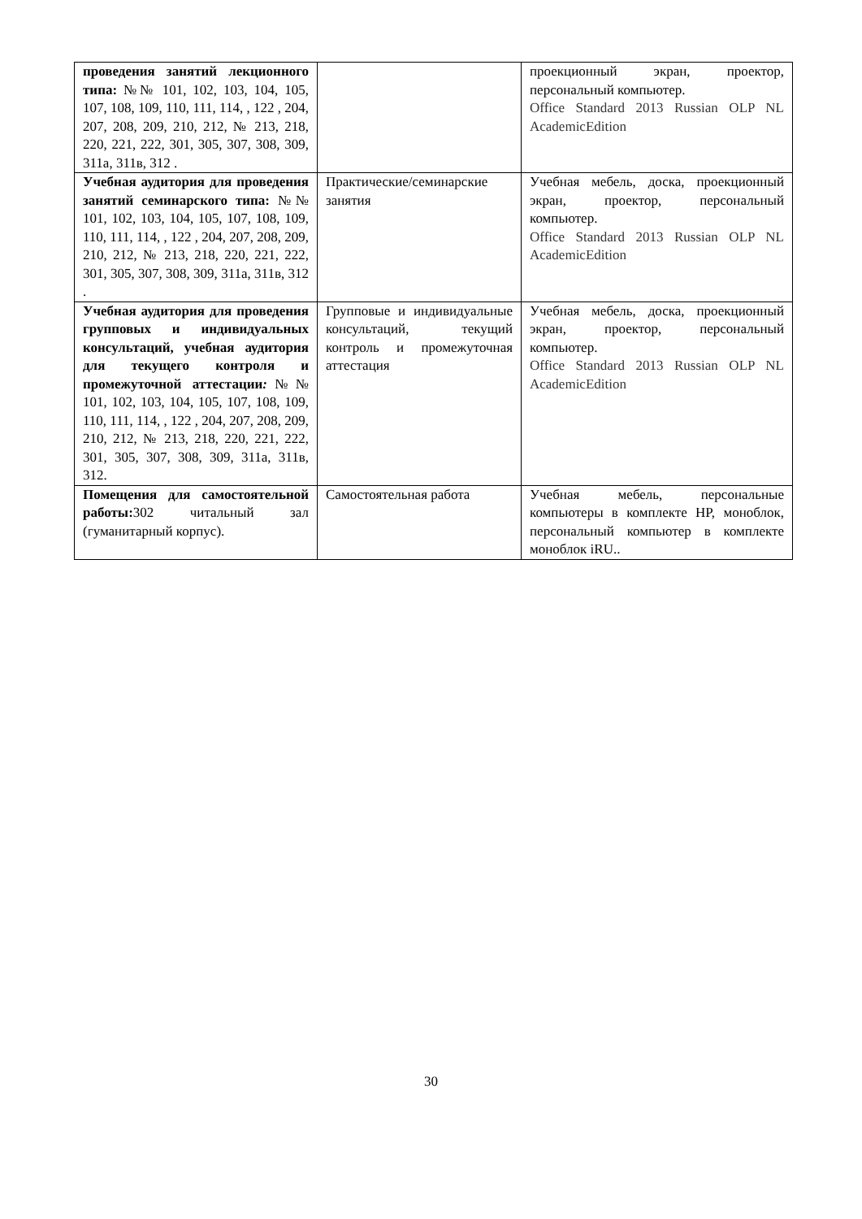| проведения занятий лекционного типа: №№ 101, 102, 103, 104, 105, 107, 108, 109, 110, 111, 114, , 122 , 204, 207, 208, 209, 210, 212, № 213, 218, 220, 221, 222, 301, 305, 307, 308, 309, 311а, 311в, 312 . | | проекционный экран, проектор, персональный компьютер. Office Standard 2013 Russian OLP NL AcademicEdition |
| Учебная аудитория для проведения занятий семинарского типа: №№ 101, 102, 103, 104, 105, 107, 108, 109, 110, 111, 114, , 122 , 204, 207, 208, 209, 210, 212, № 213, 218, 220, 221, 222, 301, 305, 307, 308, 309, 311а, 311в, 312 . | Практические/семинарские занятия | Учебная мебель, доска, проекционный экран, проектор, персональный компьютер. Office Standard 2013 Russian OLP NL AcademicEdition |
| Учебная аудитория для проведения групповых и индивидуальных консультаций, учебная аудитория для текущего контроля и промежуточной аттестации : №№ 101, 102, 103, 104, 105, 107, 108, 109, 110, 111, 114, , 122 , 204, 207, 208, 209, 210, 212, № 213, 218, 220, 221, 222, 301, 305, 307, 308, 309, 311а, 311в, 312. | Групповые и индивидуальные консультаций, текущий контроль и промежуточная аттестация | Учебная мебель, доска, проекционный экран, проектор, персональный компьютер. Office Standard 2013 Russian OLP NL AcademicEdition |
| Помещения для самостоятельной работы: 302 читальный зал (гуманитарный корпус). | Самостоятельная работа | Учебная мебель, персональные компьютеры в комплекте HP, моноблок, персональный компьютер в комплекте моноблок iRU.. |
30